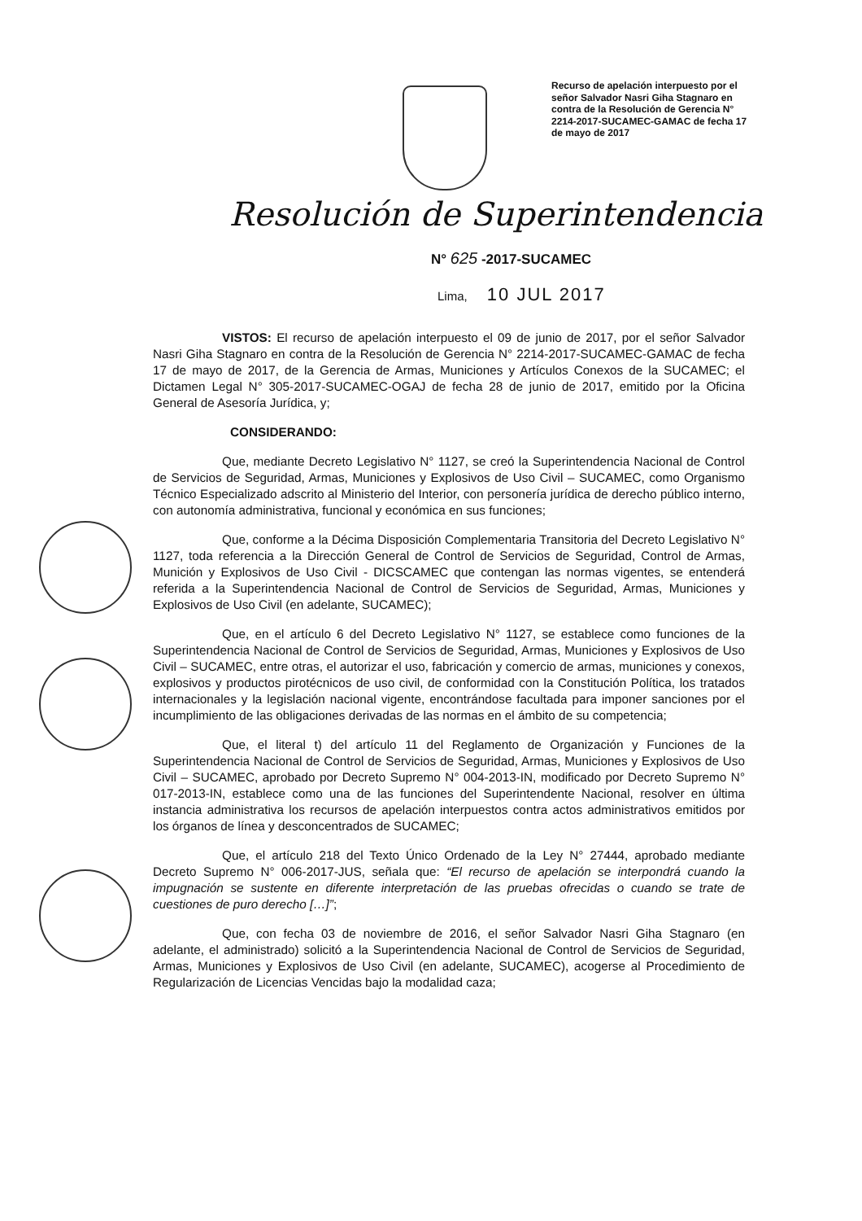Recurso de apelación interpuesto por el señor Salvador Nasri Giha Stagnaro en contra de la Resolución de Gerencia N° 2214-2017-SUCAMEC-GAMAC de fecha 17 de mayo de 2017
Resolución de Superintendencia
N° 625 -2017-SUCAMEC
Lima, 10 JUL 2017
VISTOS: El recurso de apelación interpuesto el 09 de junio de 2017, por el señor Salvador Nasri Giha Stagnaro en contra de la Resolución de Gerencia N° 2214-2017-SUCAMEC-GAMAC de fecha 17 de mayo de 2017, de la Gerencia de Armas, Municiones y Artículos Conexos de la SUCAMEC; el Dictamen Legal N° 305-2017-SUCAMEC-OGAJ de fecha 28 de junio de 2017, emitido por la Oficina General de Asesoría Jurídica, y;
CONSIDERANDO:
Que, mediante Decreto Legislativo N° 1127, se creó la Superintendencia Nacional de Control de Servicios de Seguridad, Armas, Municiones y Explosivos de Uso Civil – SUCAMEC, como Organismo Técnico Especializado adscrito al Ministerio del Interior, con personería jurídica de derecho público interno, con autonomía administrativa, funcional y económica en sus funciones;
Que, conforme a la Décima Disposición Complementaria Transitoria del Decreto Legislativo N° 1127, toda referencia a la Dirección General de Control de Servicios de Seguridad, Control de Armas, Munición y Explosivos de Uso Civil - DICSCAMEC que contengan las normas vigentes, se entenderá referida a la Superintendencia Nacional de Control de Servicios de Seguridad, Armas, Municiones y Explosivos de Uso Civil (en adelante, SUCAMEC);
Que, en el artículo 6 del Decreto Legislativo N° 1127, se establece como funciones de la Superintendencia Nacional de Control de Servicios de Seguridad, Armas, Municiones y Explosivos de Uso Civil – SUCAMEC, entre otras, el autorizar el uso, fabricación y comercio de armas, municiones y conexos, explosivos y productos pirotécnicos de uso civil, de conformidad con la Constitución Política, los tratados internacionales y la legislación nacional vigente, encontrándose facultada para imponer sanciones por el incumplimiento de las obligaciones derivadas de las normas en el ámbito de su competencia;
Que, el literal t) del artículo 11 del Reglamento de Organización y Funciones de la Superintendencia Nacional de Control de Servicios de Seguridad, Armas, Municiones y Explosivos de Uso Civil – SUCAMEC, aprobado por Decreto Supremo N° 004-2013-IN, modificado por Decreto Supremo N° 017-2013-IN, establece como una de las funciones del Superintendente Nacional, resolver en última instancia administrativa los recursos de apelación interpuestos contra actos administrativos emitidos por los órganos de línea y desconcentrados de SUCAMEC;
Que, el artículo 218 del Texto Único Ordenado de la Ley N° 27444, aprobado mediante Decreto Supremo N° 006-2017-JUS, señala que: “El recurso de apelación se interpondrá cuando la impugnación se sustente en diferente interpretación de las pruebas ofrecidas o cuando se trate de cuestiones de puro derecho […]”;
Que, con fecha 03 de noviembre de 2016, el señor Salvador Nasri Giha Stagnaro (en adelante, el administrado) solicitó a la Superintendencia Nacional de Control de Servicios de Seguridad, Armas, Municiones y Explosivos de Uso Civil (en adelante, SUCAMEC), acogerse al Procedimiento de Regularización de Licencias Vencidas bajo la modalidad caza;